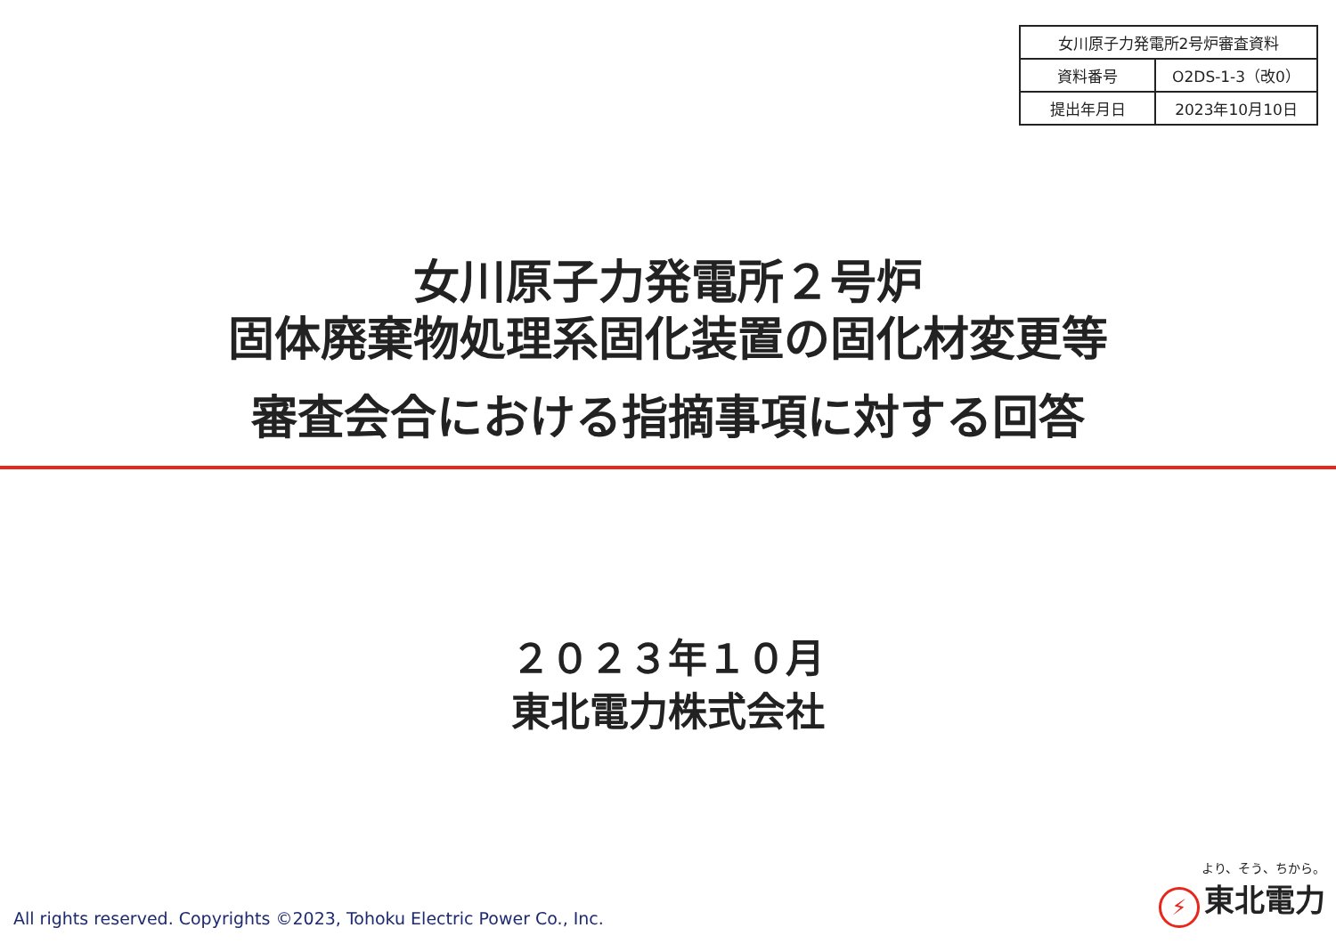| 女川原子力発電所2号炉審査資料 | |
| 資料番号 | O2DS-1-3（改0） |
| 提出年月日 | 2023年10月10日 |
女川原子力発電所２号炉
固体廃棄物処理系固化装置の固化材変更等
審査会合における指摘事項に対する回答
２０２３年１０月
東北電力株式会社
All rights reserved. Copyrights ©2023, Tohoku Electric Power Co., Inc.
より、そう、ちから。
⚡ 東北電力